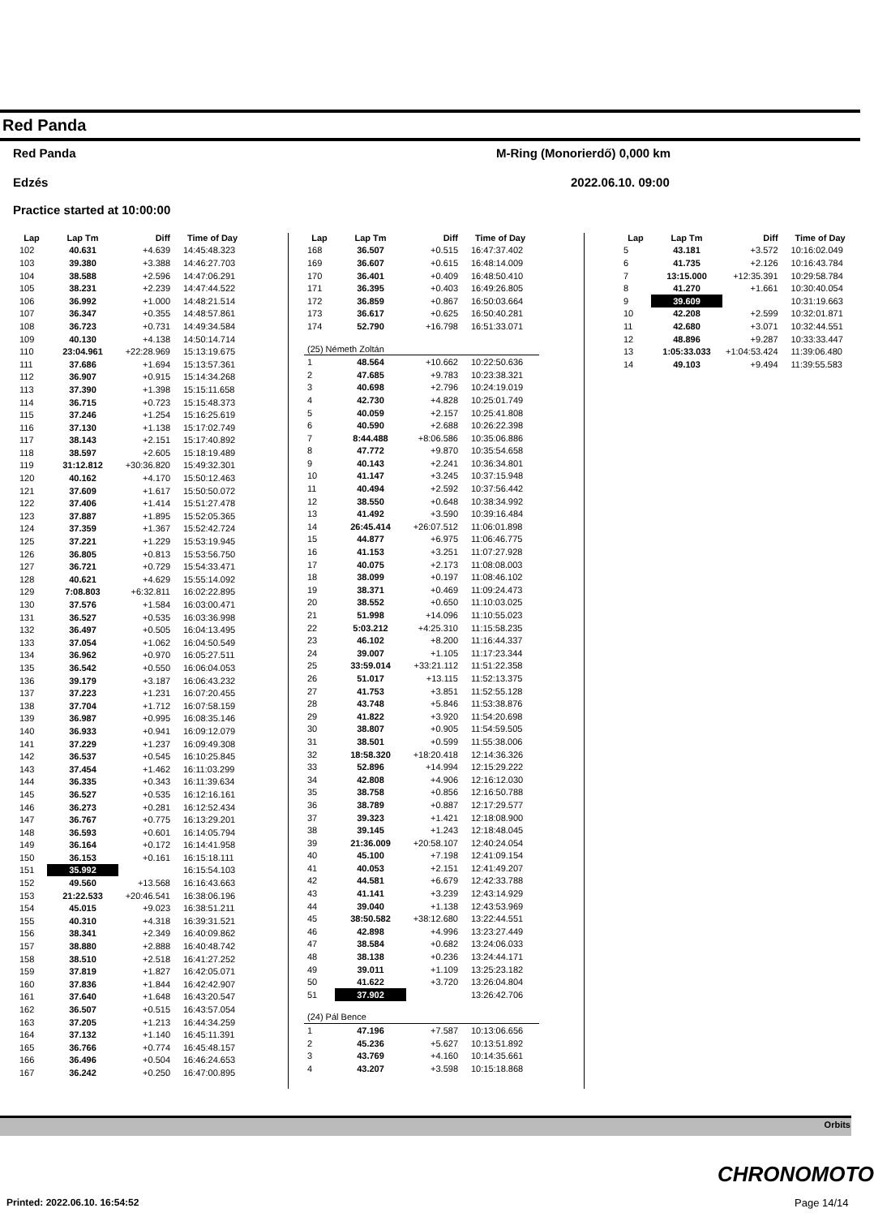Red Panda
Red Panda M-Ring (Monorierdő) 0,000 km
Edzés 2022.06.10. 09:00
Practice started at 10:00:00
| Lap | Lap Tm | Diff | Time of Day |
| --- | --- | --- | --- |
| 102 | 40.631 | +4.639 | 14:45:48.323 |
| 103 | 39.380 | +3.388 | 14:46:27.703 |
| 104 | 38.588 | +2.596 | 14:47:06.291 |
| 105 | 38.231 | +2.239 | 14:47:44.522 |
| 106 | 36.992 | +1.000 | 14:48:21.514 |
| 107 | 36.347 | +0.355 | 14:48:57.861 |
| 108 | 36.723 | +0.731 | 14:49:34.584 |
| 109 | 40.130 | +4.138 | 14:50:14.714 |
| 110 | 23:04.961 | +22:28.969 | 15:13:19.675 |
| 111 | 37.686 | +1.694 | 15:13:57.361 |
| 112 | 36.907 | +0.915 | 15:14:34.268 |
| 113 | 37.390 | +1.398 | 15:15:11.658 |
| 114 | 36.715 | +0.723 | 15:15:48.373 |
| 115 | 37.246 | +1.254 | 15:16:25.619 |
| 116 | 37.130 | +1.138 | 15:17:02.749 |
| 117 | 38.143 | +2.151 | 15:17:40.892 |
| 118 | 38.597 | +2.605 | 15:18:19.489 |
| 119 | 31:12.812 | +30:36.820 | 15:49:32.301 |
| 120 | 40.162 | +4.170 | 15:50:12.463 |
| 121 | 37.609 | +1.617 | 15:50:50.072 |
| 122 | 37.406 | +1.414 | 15:51:27.478 |
| 123 | 37.887 | +1.895 | 15:52:05.365 |
| 124 | 37.359 | +1.367 | 15:52:42.724 |
| 125 | 37.221 | +1.229 | 15:53:19.945 |
| 126 | 36.805 | +0.813 | 15:53:56.750 |
| 127 | 36.721 | +0.729 | 15:54:33.471 |
| 128 | 40.621 | +4.629 | 15:55:14.092 |
| 129 | 7:08.803 | +6:32.811 | 16:02:22.895 |
| 130 | 37.576 | +1.584 | 16:03:00.471 |
| 131 | 36.527 | +0.535 | 16:03:36.998 |
| 132 | 36.497 | +0.505 | 16:04:13.495 |
| 133 | 37.054 | +1.062 | 16:04:50.549 |
| 134 | 36.962 | +0.970 | 16:05:27.511 |
| 135 | 36.542 | +0.550 | 16:06:04.053 |
| 136 | 39.179 | +3.187 | 16:06:43.232 |
| 137 | 37.223 | +1.231 | 16:07:20.455 |
| 138 | 37.704 | +1.712 | 16:07:58.159 |
| 139 | 36.987 | +0.995 | 16:08:35.146 |
| 140 | 36.933 | +0.941 | 16:09:12.079 |
| 141 | 37.229 | +1.237 | 16:09:49.308 |
| 142 | 36.537 | +0.545 | 16:10:25.845 |
| 143 | 37.454 | +1.462 | 16:11:03.299 |
| 144 | 36.335 | +0.343 | 16:11:39.634 |
| 145 | 36.527 | +0.535 | 16:12:16.161 |
| 146 | 36.273 | +0.281 | 16:12:52.434 |
| 147 | 36.767 | +0.775 | 16:13:29.201 |
| 148 | 36.593 | +0.601 | 16:14:05.794 |
| 149 | 36.164 | +0.172 | 16:14:41.958 |
| 150 | 36.153 | +0.161 | 16:15:18.111 |
| 151 | 35.992 | | 16:15:54.103 |
| 152 | 49.560 | +13.568 | 16:16:43.663 |
| 153 | 21:22.533 | +20:46.541 | 16:38:06.196 |
| 154 | 45.015 | +9.023 | 16:38:51.211 |
| 155 | 40.310 | +4.318 | 16:39:31.521 |
| 156 | 38.341 | +2.349 | 16:40:09.862 |
| 157 | 38.880 | +2.888 | 16:40:48.742 |
| 158 | 38.510 | +2.518 | 16:41:27.252 |
| 159 | 37.819 | +1.827 | 16:42:05.071 |
| 160 | 37.836 | +1.844 | 16:42:42.907 |
| 161 | 37.640 | +1.648 | 16:43:20.547 |
| 162 | 36.507 | +0.515 | 16:43:57.054 |
| 163 | 37.205 | +1.213 | 16:44:34.259 |
| 164 | 37.132 | +1.140 | 16:45:11.391 |
| 165 | 36.766 | +0.774 | 16:45:48.157 |
| 166 | 36.496 | +0.504 | 16:46:24.653 |
| 167 | 36.242 | +0.250 | 16:47:00.895 |
| Lap | Lap Tm | Diff | Time of Day |
| --- | --- | --- | --- |
| 168 | 36.507 | +0.515 | 16:47:37.402 |
| 169 | 36.607 | +0.615 | 16:48:14.009 |
| 170 | 36.401 | +0.409 | 16:48:50.410 |
| 171 | 36.395 | +0.403 | 16:49:26.805 |
| 172 | 36.859 | +0.867 | 16:50:03.664 |
| 173 | 36.617 | +0.625 | 16:50:40.281 |
| 174 | 52.790 | +16.798 | 16:51:33.071 |
| (25) Németh Zoltán | | | |
| 1 | 48.564 | +10.662 | 10:22:50.636 |
| 2 | 47.685 | +9.783 | 10:23:38.321 |
| 3 | 40.698 | +2.796 | 10:24:19.019 |
| 4 | 42.730 | +4.828 | 10:25:01.749 |
| 5 | 40.059 | +2.157 | 10:25:41.808 |
| 6 | 40.590 | +2.688 | 10:26:22.398 |
| 7 | 8:44.488 | +8:06.586 | 10:35:06.886 |
| 8 | 47.772 | +9.870 | 10:35:54.658 |
| 9 | 40.143 | +2.241 | 10:36:34.801 |
| 10 | 41.147 | +3.245 | 10:37:15.948 |
| 11 | 40.494 | +2.592 | 10:37:56.442 |
| 12 | 38.550 | +0.648 | 10:38:34.992 |
| 13 | 41.492 | +3.590 | 10:39:16.484 |
| 14 | 26:45.414 | +26:07.512 | 11:06:01.898 |
| 15 | 44.877 | +6.975 | 11:06:46.775 |
| 16 | 41.153 | +3.251 | 11:07:27.928 |
| 17 | 40.075 | +2.173 | 11:08:08.003 |
| 18 | 38.099 | +0.197 | 11:08:46.102 |
| 19 | 38.371 | +0.469 | 11:09:24.473 |
| 20 | 38.552 | +0.650 | 11:10:03.025 |
| 21 | 51.998 | +14.096 | 11:10:55.023 |
| 22 | 5:03.212 | +4:25.310 | 11:15:58.235 |
| 23 | 46.102 | +8.200 | 11:16:44.337 |
| 24 | 39.007 | +1.105 | 11:17:23.344 |
| 25 | 33:59.014 | +33:21.112 | 11:51:22.358 |
| 26 | 51.017 | +13.115 | 11:52:13.375 |
| 27 | 41.753 | +3.851 | 11:52:55.128 |
| 28 | 43.748 | +5.846 | 11:53:38.876 |
| 29 | 41.822 | +3.920 | 11:54:20.698 |
| 30 | 38.807 | +0.905 | 11:54:59.505 |
| 31 | 38.501 | +0.599 | 11:55:38.006 |
| 32 | 18:58.320 | +18:20.418 | 12:14:36.326 |
| 33 | 52.896 | +14.994 | 12:15:29.222 |
| 34 | 42.808 | +4.906 | 12:16:12.030 |
| 35 | 38.758 | +0.856 | 12:16:50.788 |
| 36 | 38.789 | +0.887 | 12:17:29.577 |
| 37 | 39.323 | +1.421 | 12:18:08.900 |
| 38 | 39.145 | +1.243 | 12:18:48.045 |
| 39 | 21:36.009 | +20:58.107 | 12:40:24.054 |
| 40 | 45.100 | +7.198 | 12:41:09.154 |
| 41 | 40.053 | +2.151 | 12:41:49.207 |
| 42 | 44.581 | +6.679 | 12:42:33.788 |
| 43 | 41.141 | +3.239 | 12:43:14.929 |
| 44 | 39.040 | +1.138 | 12:43:53.969 |
| 45 | 38:50.582 | +38:12.680 | 13:22:44.551 |
| 46 | 42.898 | +4.996 | 13:23:27.449 |
| 47 | 38.584 | +0.682 | 13:24:06.033 |
| 48 | 38.138 | +0.236 | 13:24:44.171 |
| 49 | 39.011 | +1.109 | 13:25:23.182 |
| 50 | 41.622 | +3.720 | 13:26:04.804 |
| 51 | 37.902 | | 13:26:42.706 |
| (24) Pál Bence | | | |
| 1 | 47.196 | +7.587 | 10:13:06.656 |
| 2 | 45.236 | +5.627 | 10:13:51.892 |
| 3 | 43.769 | +4.160 | 10:14:35.661 |
| 4 | 43.207 | +3.598 | 10:15:18.868 |
| Lap | Lap Tm | Diff | Time of Day |
| --- | --- | --- | --- |
| 5 | 43.181 | +3.572 | 10:16:02.049 |
| 6 | 41.735 | +2.126 | 10:16:43.784 |
| 7 | 13:15.000 | +12:35.391 | 10:29:58.784 |
| 8 | 41.270 | +1.661 | 10:30:40.054 |
| 9 | 39.609 | | 10:31:19.663 |
| 10 | 42.208 | +2.599 | 10:32:01.871 |
| 11 | 42.680 | +3.071 | 10:32:44.551 |
| 12 | 48.896 | +9.287 | 10:33:33.447 |
| 13 | 1:05:33.033 | +1:04:53.424 | 11:39:06.480 |
| 14 | 49.103 | +9.494 | 11:39:55.583 |
Orbits
Printed: 2022.06.10. 16:54:52
CHRONOMOTO
Page 14/14